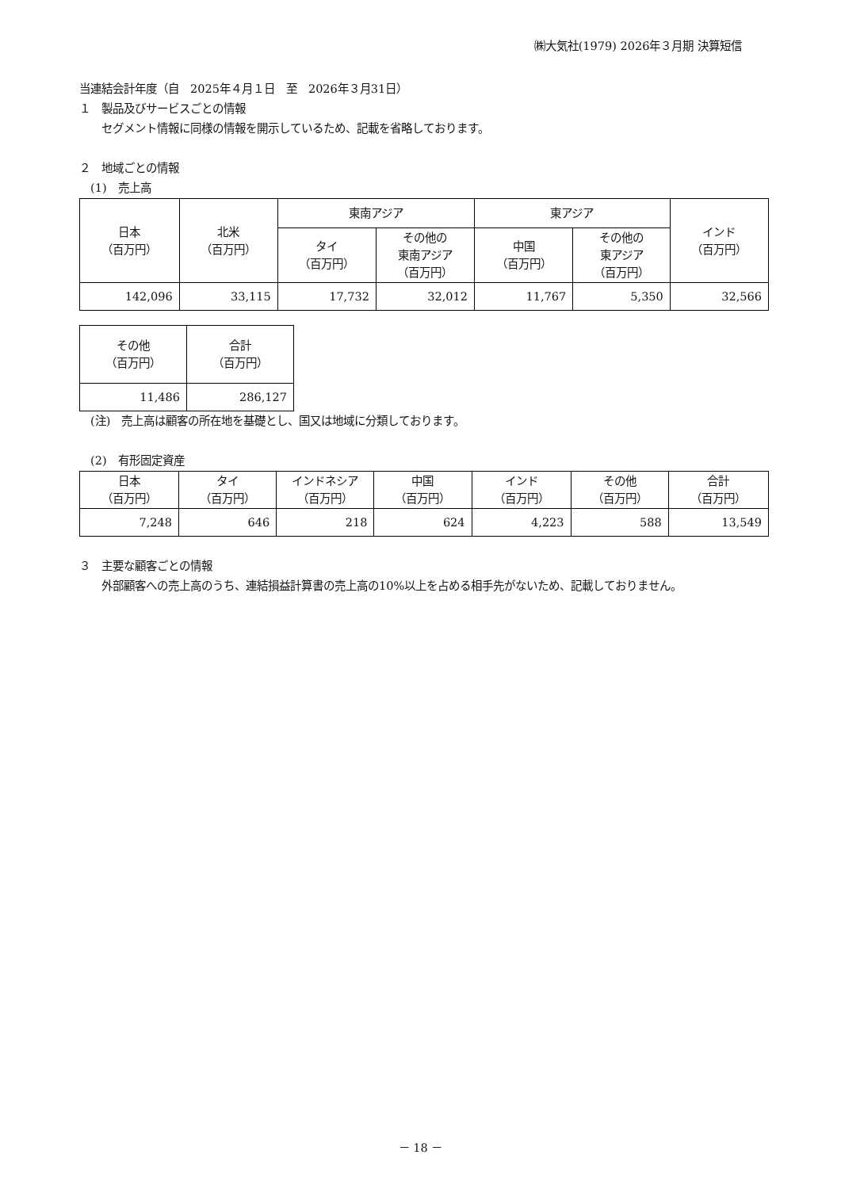㈱大気社(1979) 2026年３月期 決算短信
当連結会計年度（自　2025年４月１日　至　2026年３月31日）
１　製品及びサービスごとの情報
　　セグメント情報に同様の情報を開示しているため、記載を省略しております。
２　地域ごとの情報
　(1)　売上高
| 日本 （百万円） | 北米 （百万円） | 東南アジア | | 東アジア | | インド （百万円） |
| --- | --- | --- | --- | --- | --- | --- |
| | | タイ （百万円） | その他の 東南アジア （百万円） | 中国 （百万円） | その他の 東アジア （百万円） | |
| 142,096 | 33,115 | 17,732 | 32,012 | 11,767 | 5,350 | 32,566 |
| その他 （百万円） | 合計 （百万円） |
| --- | --- |
| 11,486 | 286,127 |
　(注)　売上高は顧客の所在地を基礎とし、国又は地域に分類しております。
　(2)　有形固定資産
| 日本 （百万円） | タイ （百万円） | インドネシア （百万円） | 中国 （百万円） | インド （百万円） | その他 （百万円） | 合計 （百万円） |
| --- | --- | --- | --- | --- | --- | --- |
| 7,248 | 646 | 218 | 624 | 4,223 | 588 | 13,549 |
３　主要な顧客ごとの情報
　　外部顧客への売上高のうち、連結損益計算書の売上高の10%以上を占める相手先がないため、記載しておりません。
－ 18 －